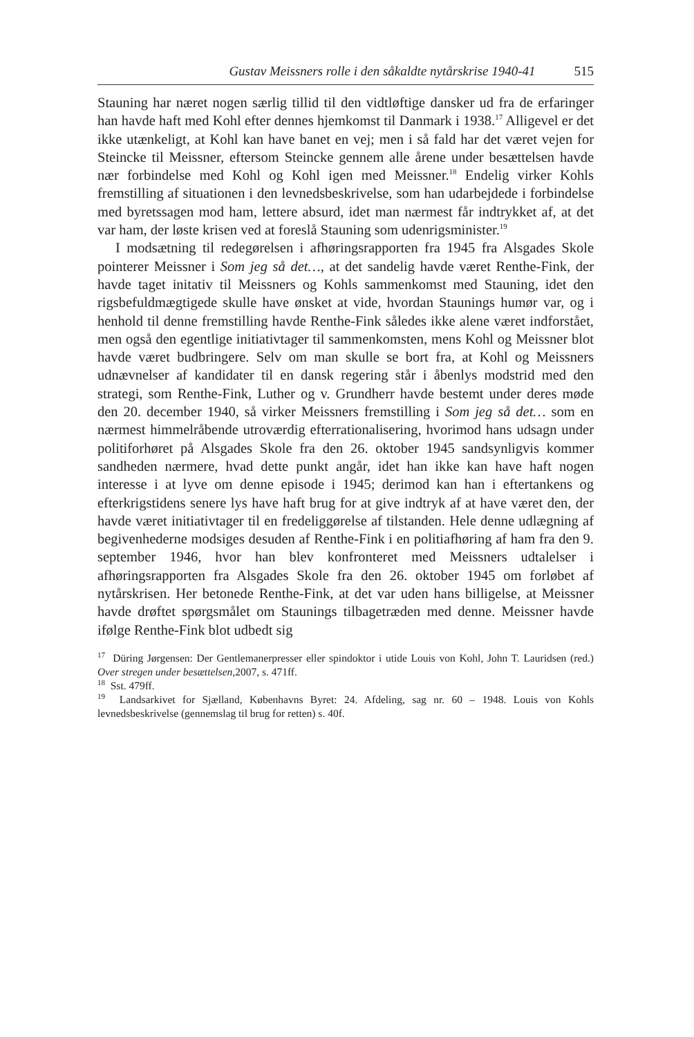Gustav Meissners rolle i den såkaldte nytårskrise 1940-41 515
Stauning har næret nogen særlig tillid til den vidtløftige dansker ud fra de erfaringer han havde haft med Kohl efter dennes hjemkomst til Danmark i 1938.<sup>17</sup> Alligevel er det ikke utænkeligt, at Kohl kan have banet en vej; men i så fald har det været vejen for Steincke til Meissner, eftersom Steincke gennem alle årene under besættelsen havde nær forbindelse med Kohl og Kohl igen med Meissner.<sup>18</sup> Endelig virker Kohls fremstilling af situationen i den levnedsbeskrivelse, som han udarbejdede i forbindelse med byretssagen mod ham, lettere absurd, idet man nærmest får indtrykket af, at det var ham, der løste krisen ved at foreslå Stauning som udenrigsminister.<sup>19</sup>
I modsætning til redegørelsen i afhøringsrapporten fra 1945 fra Alsgades Skole pointerer Meissner i Som jeg så det…, at det sandelig havde været Renthe-Fink, der havde taget initativ til Meissners og Kohls sammenkomst med Stauning, idet den rigsbefuldmægtigede skulle have ønsket at vide, hvordan Staunings humør var, og i henhold til denne fremstilling havde Renthe-Fink således ikke alene været indforstået, men også den egentlige initiativtager til sammenkomsten, mens Kohl og Meissner blot havde været budbringere. Selv om man skulle se bort fra, at Kohl og Meissners udnævnelser af kandidater til en dansk regering står i åbenlys modstrid med den strategi, som Renthe-Fink, Luther og v. Grundherr havde bestemt under deres møde den 20. december 1940, så virker Meissners fremstilling i Som jeg så det… som en nærmest himmelråbende utroværdig efterrationalisering, hvorimod hans udsagn under politiforhøret på Alsgades Skole fra den 26. oktober 1945 sandsynligvis kommer sandheden nærmere, hvad dette punkt angår, idet han ikke kan have haft nogen interesse i at lyve om denne episode i 1945; derimod kan han i eftertankens og efterkrigstidens senere lys have haft brug for at give indtryk af at have været den, der havde været initiativtager til en fredeliggørelse af tilstanden. Hele denne udlægning af begivenhederne modsiges desuden af Renthe-Fink i en politiafhøring af ham fra den 9. september 1946, hvor han blev konfronteret med Meissners udtalelser i afhøringsrapporten fra Alsgades Skole fra den 26. oktober 1945 om forløbet af nytårskrisen. Her betonede Renthe-Fink, at det var uden hans billigelse, at Meissner havde drøftet spørgsmålet om Staunings tilbagetræden med denne. Meissner havde ifølge Renthe-Fink blot udbedt sig
<sup>17</sup> Düring Jørgensen: Der Gentlemanerpresser eller spindoktor i utide Louis von Kohl, John T. Lauridsen (red.) Over stregen under besættelsen, 2007, s. 471ff.
<sup>18</sup> Sst. 479ff.
<sup>19</sup> Landsarkivet for Sjælland, Københavns Byret: 24. Afdeling, sag nr. 60 – 1948. Louis von Kohls levnedsbeskrivelse (gennemslag til brug for retten) s. 40f.